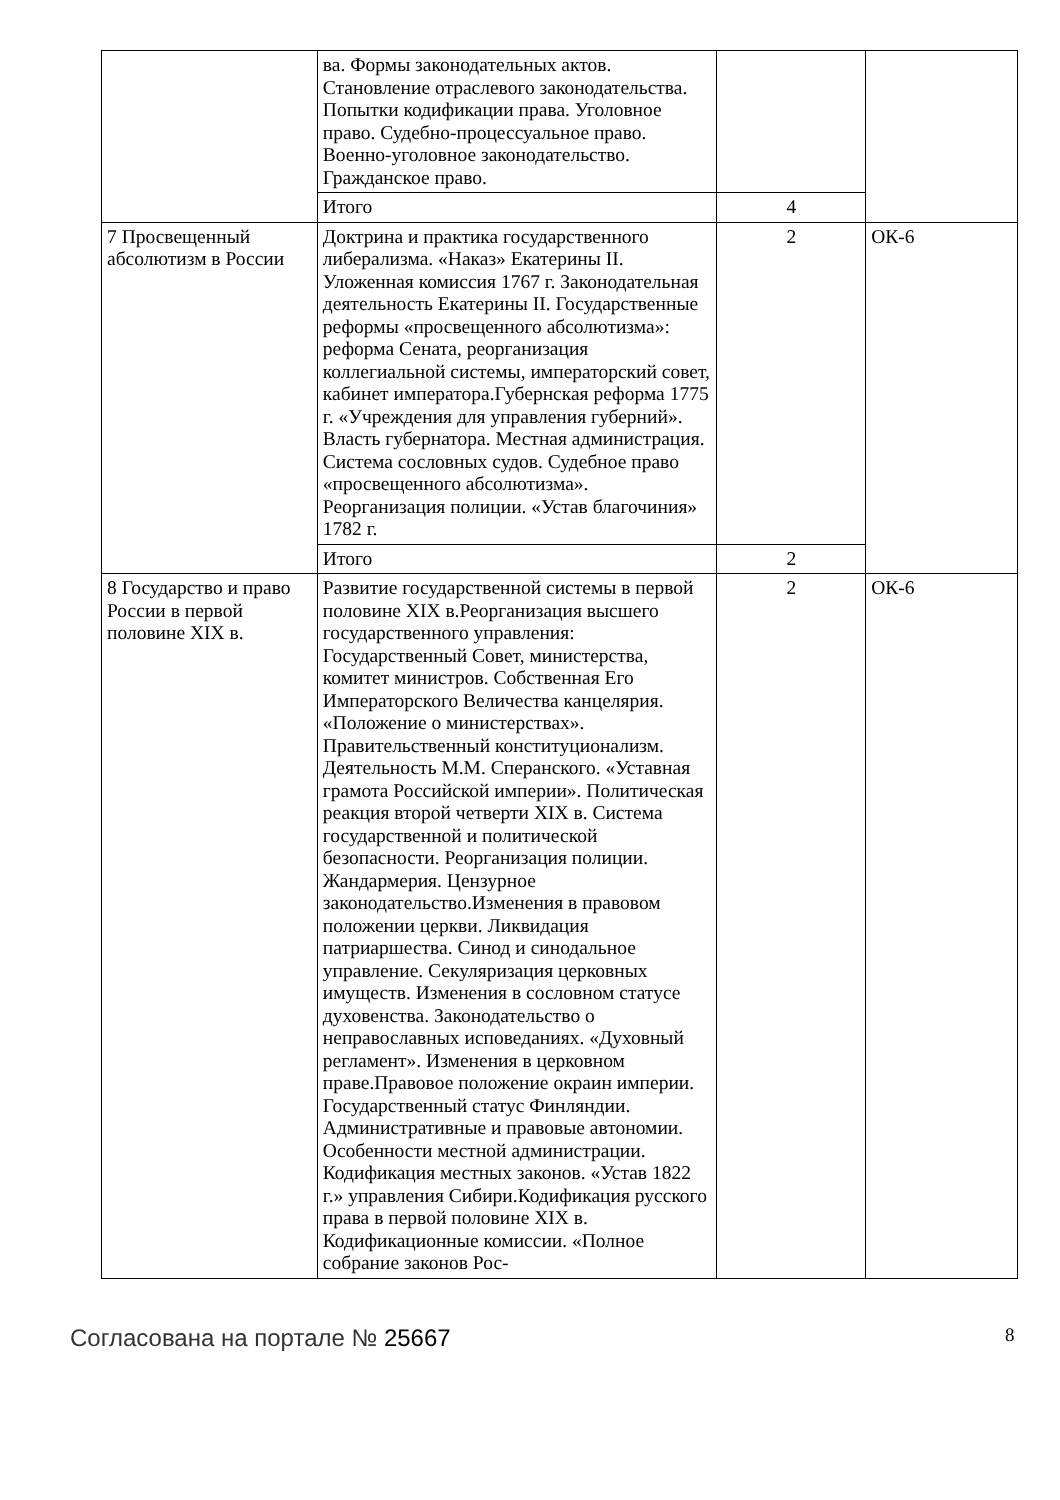| | ва. Формы законодательных актов. Становление отраслевого законодательства. Попытки кодификации права. Уголовное право. Судебно-процессуальное право. Военно-уголовное законодательство. Гражданское право. | | |
| | Итого | 4 | |
| 7 Просвещенный абсолютизм в России | Доктрина и практика государственного либерализма. «Наказ» Екатерины II. Уложенная комиссия 1767 г. Законодательная деятельность Екатерины II. Государственные реформы «просвещенного абсолютизма»: реформа Сената, реорганизация коллегиальной системы, императорский совет, кабинет императора.Губернская реформа 1775 г. «Учреждения для управления губерний». Власть губернатора. Местная администрация. Система сословных судов. Судебное право «просвещенного абсолютизма». Реорганизация полиции. «Устав благочиния» 1782 г. | 2 | ОК-6 |
| | Итого | 2 | |
| 8 Государство и право России в первой половине XIX в. | Развитие государственной системы в первой половине XIX в.Реорганизация высшего государственного управления: Государственный Совет, министерства, комитет министров. Собственная Его Императорского Величества канцелярия. «Положение о министерствах». Правительственный конституционализм. Деятельность М.М. Сперанского. «Уставная грамота Российской империи». Политическая реакция второй четверти XIX в. Система государственной и политической безопасности. Реорганизация полиции. Жандармерия. Цензурное законодательство.Изменения в правовом положении церкви. Ликвидация патриаршества. Синод и синодальное управление. Секуляризация церковных имуществ. Изменения в сословном статусе духовенства. Законодательство о неправославных исповеданиях. «Духовный регламент». Изменения в церковном праве.Правовое положение окраин империи. Государственный статус Финляндии. Административные и правовые автономии. Особенности местной администрации. Кодификация местных законов. «Устав 1822 г.» управления Сибири.Кодификация русского права в первой половине XIX в. Кодификационные комиссии. «Полное собрание законов Рос- | 2 | ОК-6 |
Согласована на портале № 25667 8